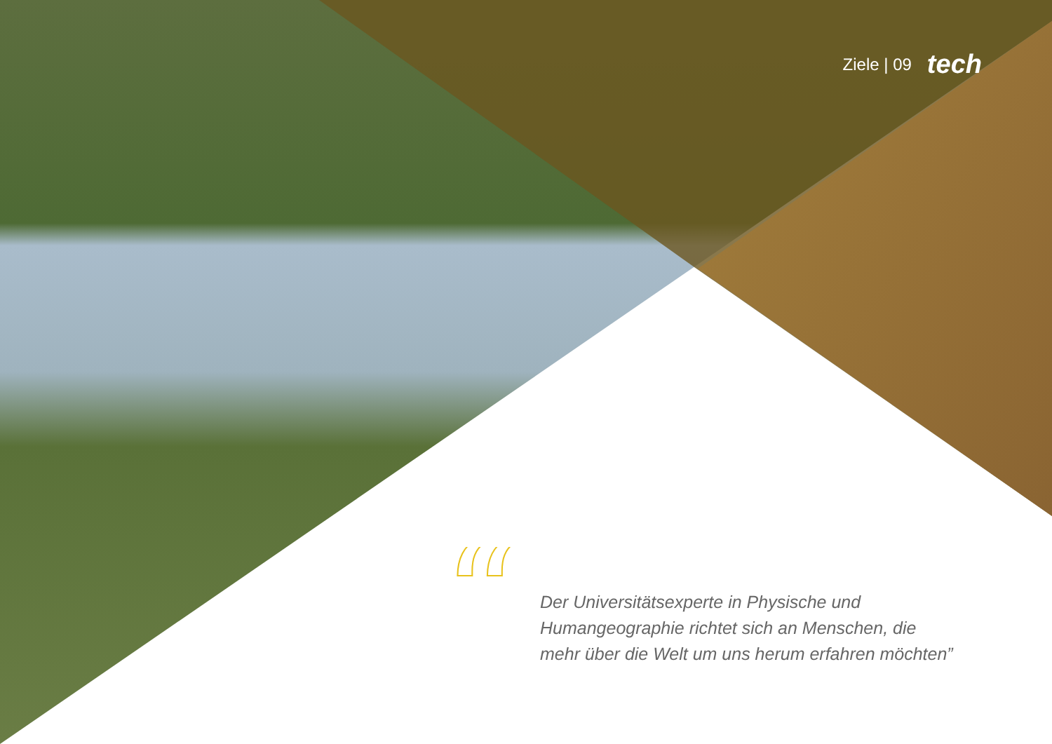Ziele | 09 tech
“
Der Universitätsexperte in Physische und Humangeographie richtet sich an Menschen, die mehr über die Welt um uns herum erfahren möchten”